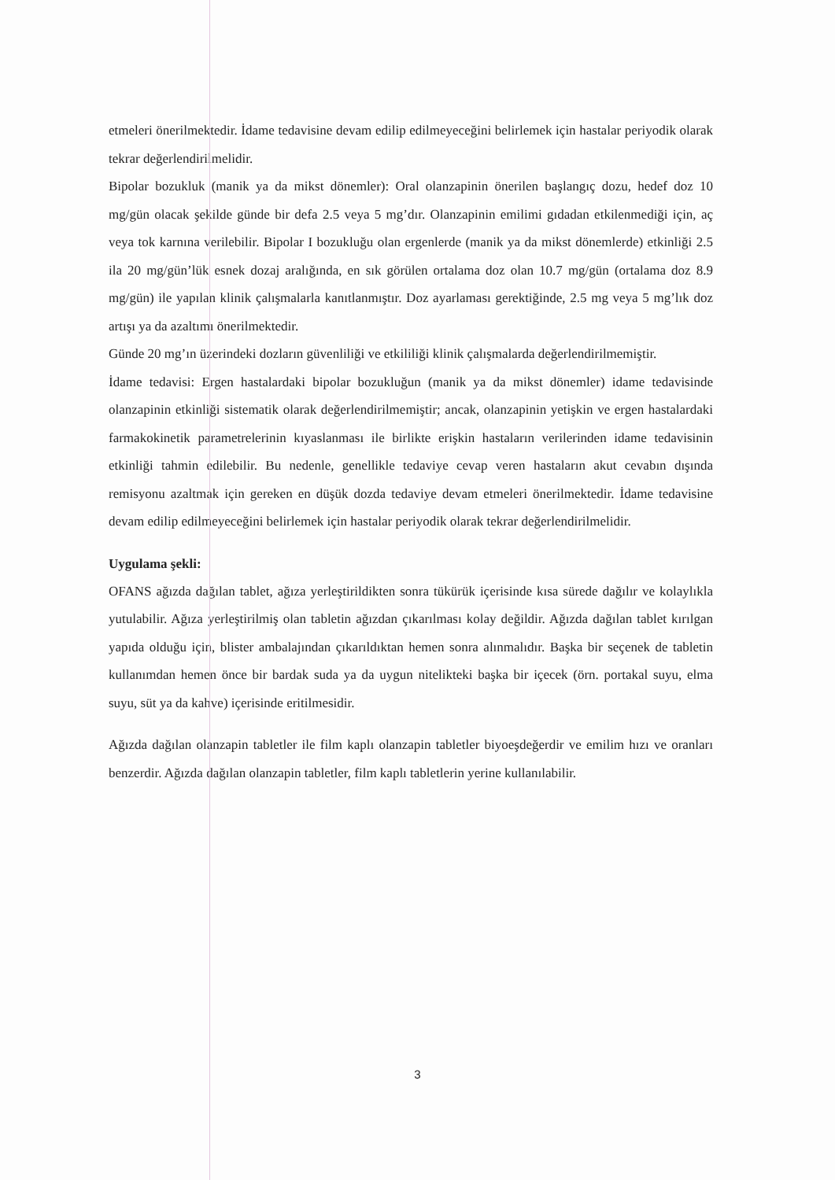etmeleri önerilmektedir. İdame tedavisine devam edilip edilmeyeceğini belirlemek için hastalar periyodik olarak tekrar değerlendirilmelidir.
Bipolar bozukluk (manik ya da mikst dönemler): Oral olanzapinin önerilen başlangıç dozu, hedef doz 10 mg/gün olacak şekilde günde bir defa 2.5 veya 5 mg’dır. Olanzapinin emilimi gıdadan etkilenmediği için, aç veya tok karnına verilebilir. Bipolar I bozukluğu olan ergenlerde (manik ya da mikst dönemlerde) etkinliği 2.5 ila 20 mg/gün’lük esnek dozaj aralığında, en sık görülen ortalama doz olan 10.7 mg/gün (ortalama doz 8.9 mg/gün) ile yapılan klinik çalışmalarla kanıtlanmıştır. Doz ayarlaması gerektiğinde, 2.5 mg veya 5 mg’lık doz artışı ya da azaltımı önerilmektedir.
Günde 20 mg’ın üzerindeki dozların güvenliliği ve etkililiği klinik çalışmalarda değerlendirilmemiştir.
İdame tedavisi: Ergen hastalardaki bipolar bozukluğun (manik ya da mikst dönemler) idame tedavisinde olanzapinin etkinliği sistematik olarak değerlendirilmemiştir; ancak, olanzapinin yetişkin ve ergen hastalardaki farmakokinetik parametrelerinin kıyaslanması ile birlikte erişkin hastaların verilerinden idame tedavisinin etkinliği tahmin edilebilir. Bu nedenle, genellikle tedaviye cevap veren hastaların akut cevabın dışında remisyonu azaltmak için gereken en düşük dozda tedaviye devam etmeleri önerilmektedir. İdame tedavisine devam edilip edilmeyeceğini belirlemek için hastalar periyodik olarak tekrar değerlendirilmelidir.
Uygulama şekli:
OFANS ağızda dağılan tablet, ağıza yerleştirildikten sonra tükürük içerisinde kısa sürede dağılır ve kolaylıkla yutulabilir. Ağıza yerleştirilmiş olan tabletin ağızdan çıkarılması kolay değildir. Ağızda dağılan tablet kırılgan yapıda olduğu için, blister ambalajından çıkarıldıktan hemen sonra alınmalıdır. Başka bir seçenek de tabletin kullanımdan hemen önce bir bardak suda ya da uygun nitelikteki başka bir içecek (örn. portakal suyu, elma suyu, süt ya da kahve) içerisinde eritilmesidir.
Ağızda dağılan olanzapin tabletler ile film kaplı olanzapin tabletler biyoeşdeğerdir ve emilim hızı ve oranları benzerdir. Ağızda dağılan olanzapin tabletler, film kaplı tabletlerin yerine kullanılabilir.
3